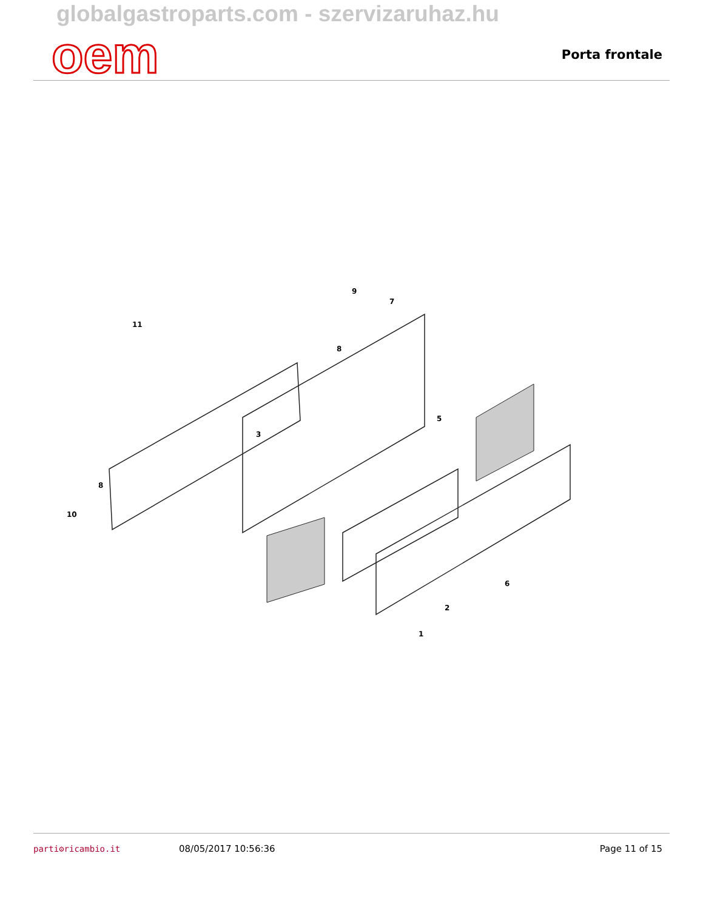globalgastroparts.com - szervizaruhaz.hu
oem
Porta frontale
11
9
7
8
8
10
3
5
6
2
1
parti⚙ricambio.it 08/05/2017 10:56:36 Page 11 of 15